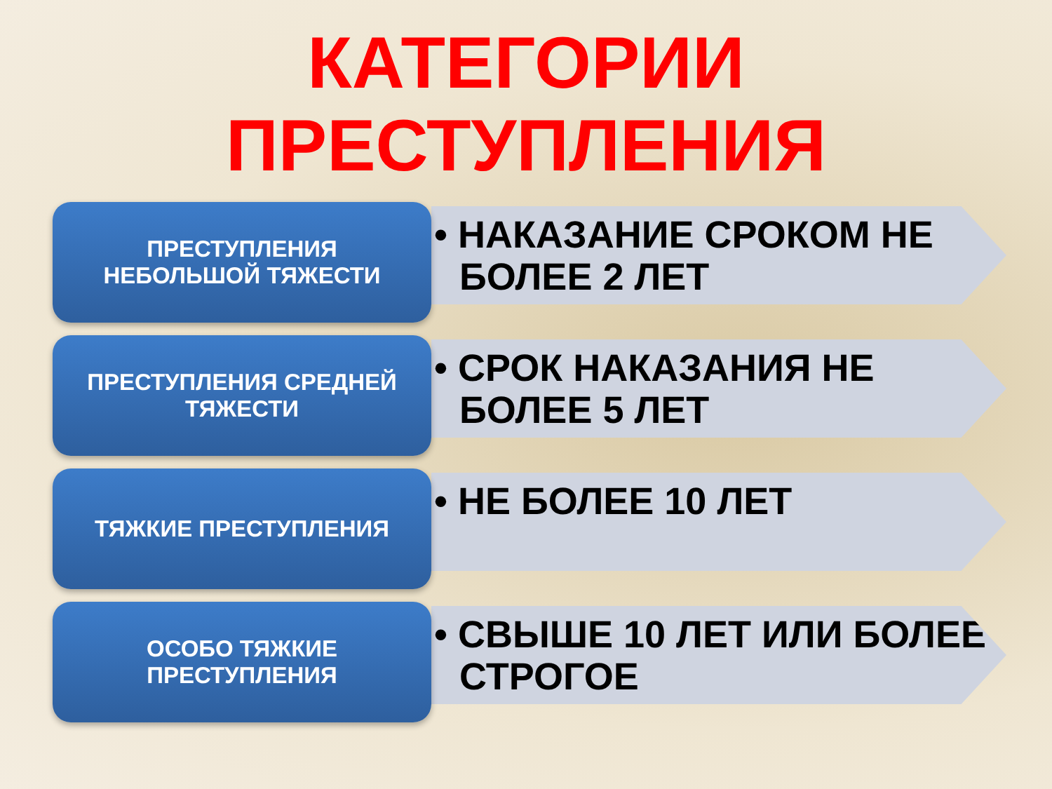КАТЕГОРИИ
ПРЕСТУПЛЕНИЯ
ПРЕСТУПЛЕНИЯ
НЕБОЛЬШОЙ ТЯЖЕСТИ
• НАКАЗАНИЕ СРОКОМ НЕ БОЛЕЕ 2 ЛЕТ
ПРЕСТУПЛЕНИЯ СРЕДНЕЙ
ТЯЖЕСТИ
• СРОК НАКАЗАНИЯ НЕ БОЛЕЕ 5 ЛЕТ
ТЯЖКИЕ ПРЕСТУПЛЕНИЯ
• НЕ БОЛЕЕ 10 ЛЕТ
ОСОБО ТЯЖКИЕ
ПРЕСТУПЛЕНИЯ
• СВЫШЕ 10 ЛЕТ ИЛИ БОЛЕЕ СТРОГОЕ